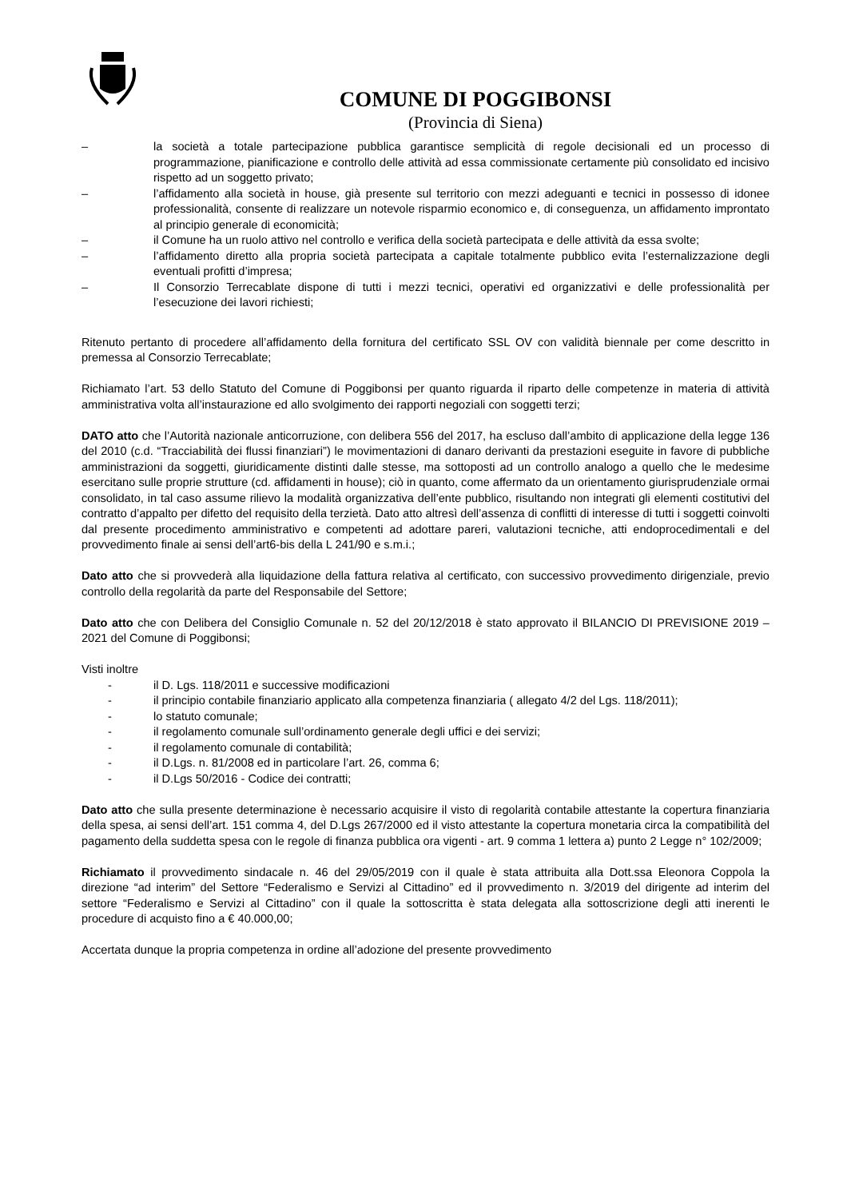COMUNE DI POGGIBONSI
(Provincia di Siena)
– la società a totale partecipazione pubblica garantisce semplicità di regole decisionali ed un processo di programmazione, pianificazione e controllo delle attività ad essa commissionate certamente più consolidato ed incisivo rispetto ad un soggetto privato;
– l’affidamento alla società in house, già presente sul territorio con mezzi adeguanti e tecnici in possesso di idonee professionalità, consente di realizzare un notevole risparmio economico e, di conseguenza, un affidamento improntato al principio generale di economicità;
– il Comune ha un ruolo attivo nel controllo e verifica della società partecipata e delle attività da essa svolte;
– l’affidamento diretto alla propria società partecipata a capitale totalmente pubblico evita l’esternalizzazione degli eventuali profitti d’impresa;
– Il Consorzio Terrecablate dispone di tutti i mezzi tecnici, operativi ed organizzativi e delle professionalità per l’esecuzione dei lavori richiesti;
Ritenuto pertanto di procedere all’affidamento della fornitura del certificato SSL OV con validità biennale per come descritto in premessa al Consorzio Terrecablate;
Richiamato l’art. 53 dello Statuto del Comune di Poggibonsi per quanto riguarda il riparto delle competenze in materia di attività amministrativa volta all’instaurazione ed allo svolgimento dei rapporti negoziali con soggetti terzi;
DATO atto che l’Autorità nazionale anticorruzione, con delibera 556 del 2017, ha escluso dall’ambito di applicazione della legge 136 del 2010 (c.d. “Tracciabilità dei flussi finanziari”) le movimentazioni di danaro derivanti da prestazioni eseguite in favore di pubbliche amministrazioni da soggetti, giuridicamente distinti dalle stesse, ma sottoposti ad un controllo analogo a quello che le medesime esercitano sulle proprie strutture (cd. affidamenti in house); ciò in quanto, come affermato da un orientamento giurisprudenziale ormai consolidato, in tal caso assume rilievo la modalità organizzativa dell’ente pubblico, risultando non integrati gli elementi costitutivi del contratto d’appalto per difetto del requisito della terzietà. Dato atto altresì dell’assenza di conflitti di interesse di tutti i soggetti coinvolti dal presente procedimento amministrativo e competenti ad adottare pareri, valutazioni tecniche, atti endoprocedimentali e del provvedimento finale ai sensi dell’art6-bis della L 241/90 e s.m.i.;
Dato atto che si provvederà alla liquidazione della fattura relativa al certificato, con successivo provvedimento dirigenziale, previo controllo della regolarità da parte del Responsabile del Settore;
Dato atto che con Delibera del Consiglio Comunale n. 52 del 20/12/2018 è stato approvato il BILANCIO DI PREVISIONE 2019 – 2021 del Comune di Poggibonsi;
Visti inoltre
- il D. Lgs. 118/2011 e successive modificazioni
- il principio contabile finanziario applicato alla competenza finanziaria ( allegato 4/2 del Lgs. 118/2011);
- lo statuto comunale;
- il regolamento comunale sull’ordinamento generale degli uffici e dei servizi;
- il regolamento comunale di contabilità;
- il D.Lgs. n. 81/2008 ed in particolare l’art. 26, comma 6;
- il D.Lgs 50/2016 - Codice dei contratti;
Dato atto che sulla presente determinazione è necessario acquisire il visto di regolarità contabile attestante la copertura finanziaria della spesa, ai sensi dell’art. 151 comma 4, del D.Lgs 267/2000 ed il visto attestante la copertura monetaria circa la compatibilità del pagamento della suddetta spesa con le regole di finanza pubblica ora vigenti - art. 9 comma 1 lettera a) punto 2 Legge n° 102/2009;
Richiamato il provvedimento sindacale n. 46 del 29/05/2019 con il quale è stata attribuita alla Dott.ssa Eleonora Coppola la direzione “ad interim” del Settore “Federalismo e Servizi al Cittadino” ed il provvedimento n. 3/2019 del dirigente ad interim del settore “Federalismo e Servizi al Cittadino” con il quale la sottoscritta è stata delegata alla sottoscrizione degli atti inerenti le procedure di acquisto fino a € 40.000,00;
Accertata dunque la propria competenza in ordine all’adozione del presente provvedimento